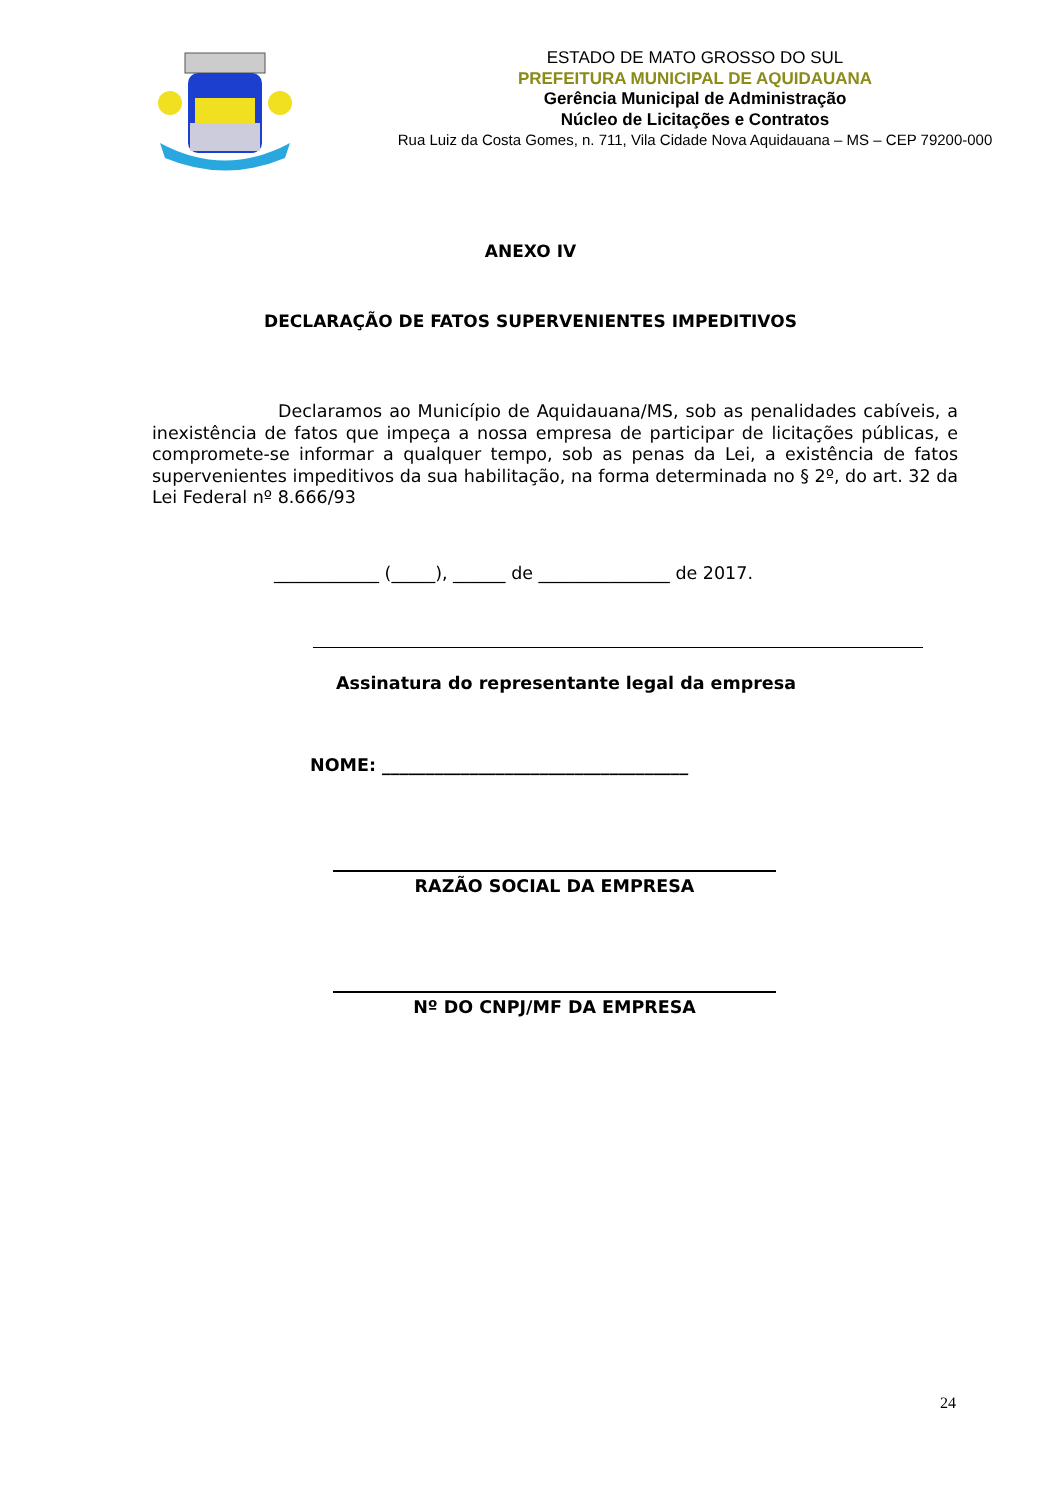ESTADO DE MATO GROSSO DO SUL
PREFEITURA MUNICIPAL DE AQUIDAUANA
Gerência Municipal de Administração
Núcleo de Licitações e Contratos
Rua Luiz da Costa Gomes, n. 711, Vila Cidade Nova Aquidauana – MS – CEP 79200-000
ANEXO IV
DECLARAÇÃO DE FATOS SUPERVENIENTES IMPEDITIVOS
Declaramos ao Município de Aquidauana/MS, sob as penalidades cabíveis, a inexistência de fatos que impeça a nossa empresa de participar de licitações públicas, e compromete-se informar a qualquer tempo, sob as penas da Lei, a existência de fatos supervenientes impeditivos da sua habilitação, na forma determinada no § 2º, do art. 32 da Lei Federal nº 8.666/93
____________ (_____), ______ de _______________ de 2017.
Assinatura do representante legal da empresa
NOME: ___________________________________
RAZÃO SOCIAL DA EMPRESA
Nº DO CNPJ/MF DA EMPRESA
24